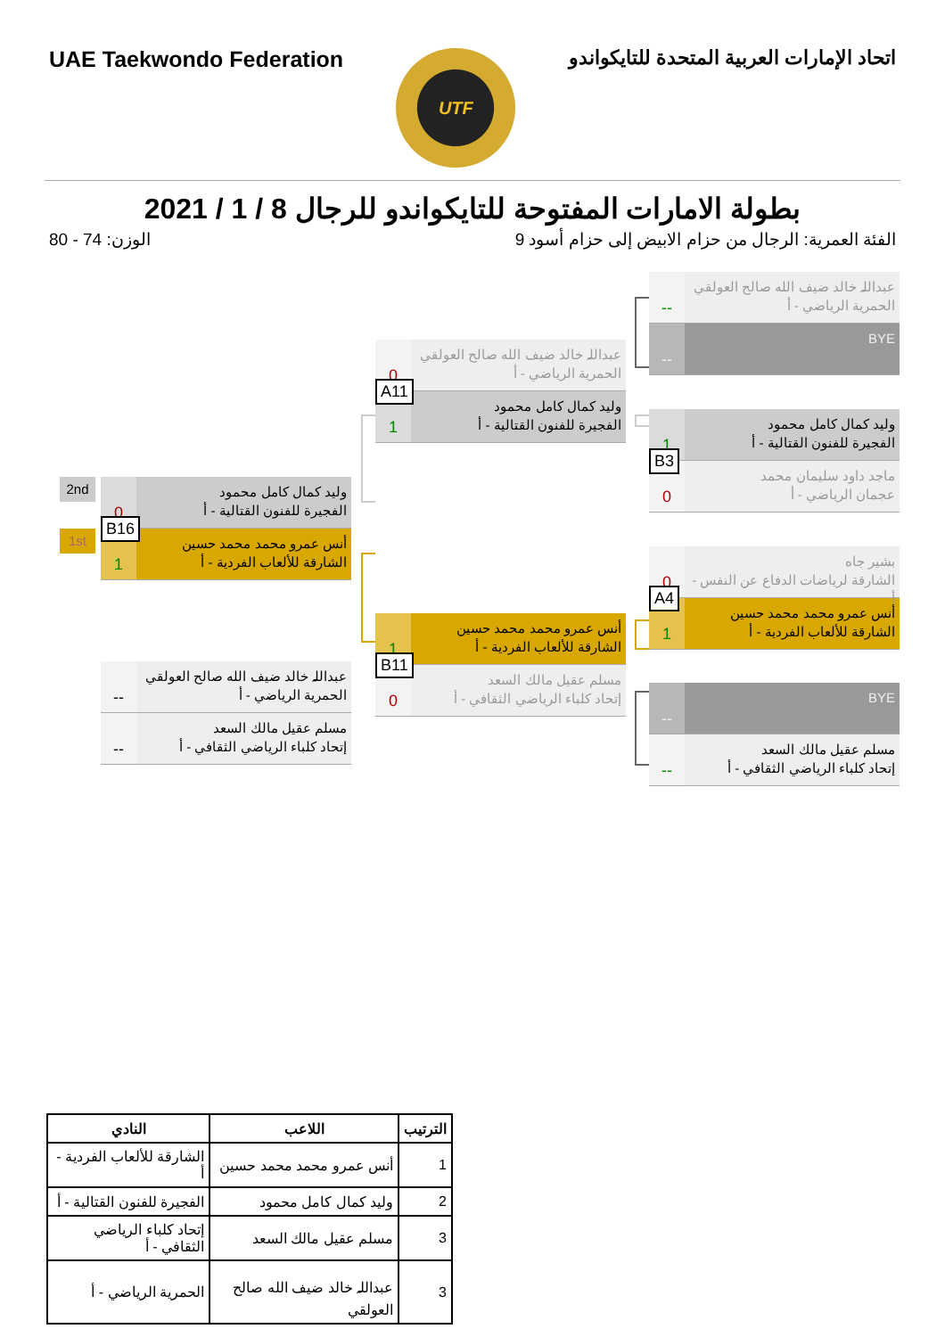UAE Taekwondo Federation
UTF
اتحاد الإمارات العربية المتحدة للتايكواندو
بطولة الامارات المفتوحة للتايكواندو للرجال 8 / 1 / 2021
الفئة العمرية: الرجال من حزام الابيض إلى حزام أسود 9 الوزن: 74 - 80
--
عبداللہ خالد ضيف الله صالح العولقي
الحمرية الرياضي - أ
--
BYE
1
وليد كمال كامل محمود
الفجيرة للفنون القتالية - أ
0
ماجد داود سليمان محمد
عجمان الرياضي - أ
B3
0
بشير جاه
الشارقة لرياضات الدفاع عن النفس - أ
1
أنس عمرو محمد محمد حسين
الشارقة للألعاب الفردية - أ
A4
--
BYE
--
مسلم عقيل مالك السعد
إتحاد كلباء الرياضي الثقافي - أ
0
عبداللہ خالد ضيف الله صالح العولقي
الحمرية الرياضي - أ
1
وليد كمال كامل محمود
الفجيرة للفنون القتالية - أ
A11
1
أنس عمرو محمد محمد حسين
الشارقة للألعاب الفردية - أ
0
مسلم عقيل مالك السعد
إتحاد كلباء الرياضي الثقافي - أ
B11
2nd
1st
0
وليد كمال كامل محمود
الفجيرة للفنون القتالية - أ
1
أنس عمرو محمد محمد حسين
الشارقة للألعاب الفردية - أ
B16
--
عبداللہ خالد ضيف الله صالح العولقي
الحمرية الرياضي - أ
--
مسلم عقيل مالك السعد
إتحاد كلباء الرياضي الثقافي - أ
| الترتيب | اللاعب | النادي |
| --- | --- | --- |
| 1 | أنس عمرو محمد محمد حسين | الشارقة للألعاب الفردية - أ |
| 2 | وليد كمال كامل محمود | الفجيرة للفنون القتالية - أ |
| 3 | مسلم عقيل مالك السعد | إتحاد كلباء الرياضي الثقافي - أ |
| 3 | عبداللہ خالد ضيف الله صالح العولقي | الحمرية الرياضي - أ |